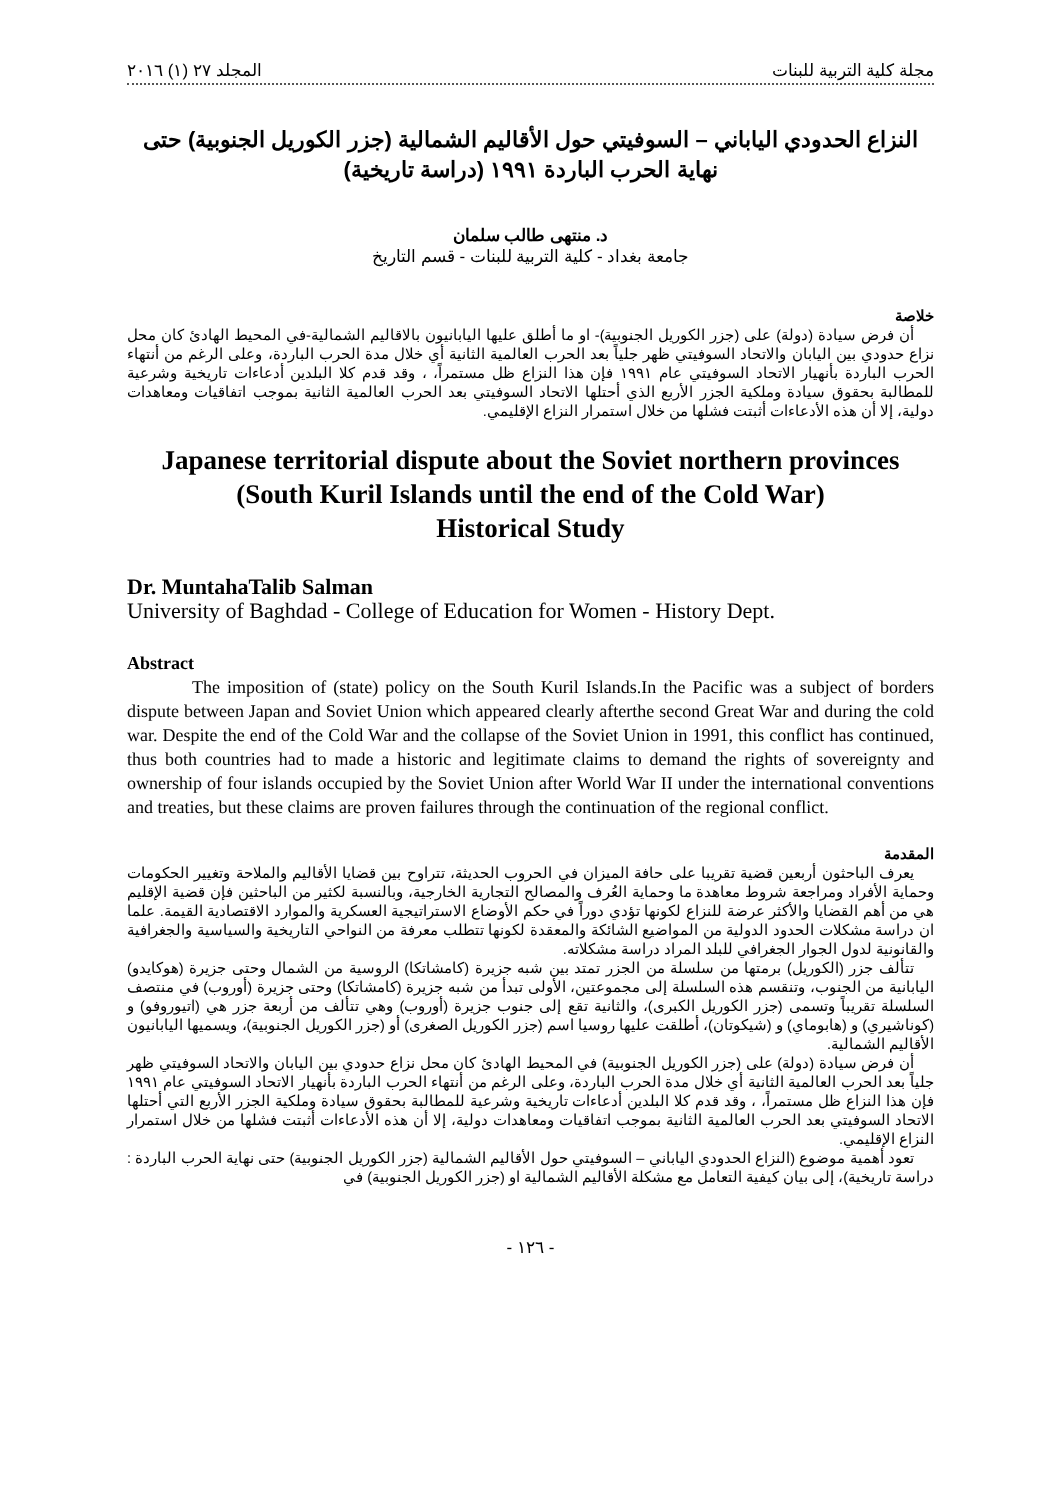مجلة كلية التربية للبنات المجلد ٢٧ (١) ٢٠١٦
النزاع الحدودي الياباني – السوفيتي حول الأقاليم الشمالية (جزر الكوريل الجنوبية) حتى نهاية الحرب الباردة ١٩٩١ (دراسة تاريخية)
د. منتهى طالب سلمان
جامعة بغداد - كلية التربية للبنات - قسم التاريخ
خلاصة
أن فرض سيادة (دولة) على (جزر الكوريل الجنوبية)- او ما أطلق عليها اليابانيون بالاقاليم الشمالية-في المحيط الهادئ كان محل نزاع حدودي بين اليابان والاتحاد السوفيتي ظهر جلياً بعد الحرب العالمية الثانية أي خلال مدة الحرب الباردة، وعلى الرغم من أنتهاء الحرب الباردة بأنهيار الاتحاد السوفيتي عام ١٩٩١ فإن هذا النزاع ظل مستمراً، ، وقد قدم كلا البلدين أدعاءات تاريخية وشرعية للمطالبة بحقوق سيادة وملكية الجزر الأربع الذي أحتلها الاتحاد السوفيتي بعد الحرب العالمية الثانية بموجب اتفاقيات ومعاهدات دولية، إلا أن هذه الأدعاءات أثبتت فشلها من خلال استمرار النزاع الإقليمي.
Japanese territorial dispute about the Soviet northern provinces
(South Kuril Islands until the end of the Cold War)
Historical Study
Dr. MuntahaTalib Salman
University of Baghdad - College of Education for Women - History Dept.
Abstract
The imposition of (state) policy on the South Kuril Islands.In the Pacific was a subject of borders dispute between Japan and Soviet Union which appeared clearly afterthe second Great War and during the cold war. Despite the end of the Cold War and the collapse of the Soviet Union in 1991, this conflict has continued, thus both countries had to made a historic and legitimate claims to demand the rights of sovereignty and ownership of four islands occupied by the Soviet Union after World War II under the international conventions and treaties, but these claims are proven failures through the continuation of the regional conflict.
المقدمة
يعرف الباحثون أربعين قضية تقريبا على حافة الميزان في الحروب الحديثة، تتراوح بين قضايا الأقاليم والملاحة وتغيير الحكومات وحماية الأفراد ومراجعة شروط معاهدة ما وحماية العُرف والمصالح التجارية الخارجية، وبالنسبة لكثير من الباحثين فإن قضية الإقليم هي من أهم القضايا والأكثر عرضة للنزاع لكونها تؤدي دوراً في حكم الأوضاع الاستراتيجية العسكرية والموارد الاقتصادية القيمة. علما ان دراسة مشكلات الحدود الدولية من المواضيع الشائكة والمعقدة لكونها تتطلب معرفة من النواحي التاريخية والسياسية والجغرافية والقانونية لدول الجوار الجغرافي للبلد المراد دراسة مشكلاته.
تتألف جزر (الكوريل) برمتها من سلسلة من الجزر تمتد بين شبه جزيرة (كامشاتكا) الروسية من الشمال وحتى جزيرة (هوكايدو) اليابانية من الجنوب، وتنقسم هذه السلسلة إلى مجموعتين، الأولى تبدأ من شبه جزيرة (كامشاتكا) وحتى جزيرة (أوروب) في منتصف السلسلة تقريباً وتسمى (جزر الكوريل الكبرى)، والثانية تقع إلى جنوب جزيرة (أوروب) وهي تتألف من أربعة جزر هي (اتيوروفو) و (كوناشيري) و (هابوماي) و (شيكوتان)، أطلقت عليها روسيا اسم (جزر الكوريل الصغرى) أو (جزر الكوريل الجنوبية)، ويسميها اليابانيون الأقاليم الشمالية.
أن فرض سيادة (دولة) على (جزر الكوريل الجنوبية) في المحيط الهادئ كان محل نزاع حدودي بين اليابان والاتحاد السوفيتي ظهر جلياً بعد الحرب العالمية الثانية أي خلال مدة الحرب الباردة، وعلى الرغم من أنتهاء الحرب الباردة بأنهيار الاتحاد السوفيتي عام ١٩٩١ فإن هذا النزاع ظل مستمراً، ، وقد قدم كلا البلدين أدعاءات تاريخية وشرعية للمطالبة بحقوق سيادة وملكية الجزر الأربع التي أحتلها الاتحاد السوفيتي بعد الحرب العالمية الثانية بموجب اتفاقيات ومعاهدات دولية، إلا أن هذه الأدعاءات أثبتت فشلها من خلال استمرار النزاع الإقليمي.
تعود أهمية موضوع (النزاع الحدودي الياباني – السوفيتي حول الأقاليم الشمالية (جزر الكوريل الجنوبية) حتى نهاية الحرب الباردة : دراسة تاريخية)، إلى بيان كيفية التعامل مع مشكلة الأقاليم الشمالية او (جزر الكوريل الجنوبية) في
- ١٢٦ -